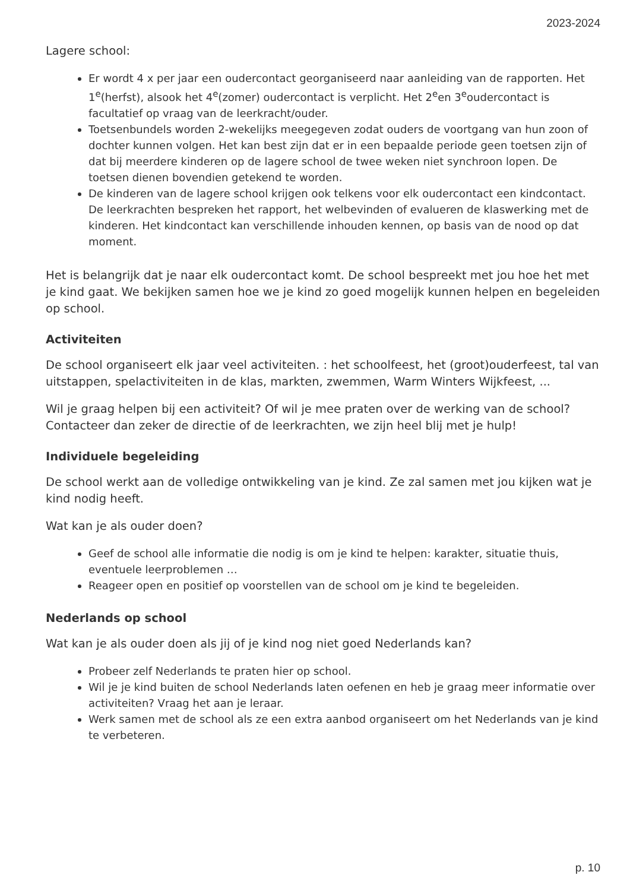2023-2024
Lagere school:
Er wordt 4 x per jaar een oudercontact georganiseerd naar aanleiding van de rapporten. Het 1<sup>e</sup>(herfst), alsook het 4<sup>e</sup>(zomer) oudercontact is verplicht. Het 2<sup>e</sup>en 3<sup>e</sup>oudercontact is facultatief op vraag van de leerkracht/ouder.
Toetsenbundels worden 2-wekelijks meegegeven zodat ouders de voortgang van hun zoon of dochter kunnen volgen. Het kan best zijn dat er in een bepaalde periode geen toetsen zijn of dat bij meerdere kinderen op de lagere school de twee weken niet synchroon lopen. De toetsen dienen bovendien getekend te worden.
De kinderen van de lagere school krijgen ook telkens voor elk oudercontact een kindcontact. De leerkrachten bespreken het rapport, het welbevinden of evalueren de klaswerking met de kinderen. Het kindcontact kan verschillende inhouden kennen, op basis van de nood op dat moment.
Het is belangrijk dat je naar elk oudercontact komt. De school bespreekt met jou hoe het met je kind gaat. We bekijken samen hoe we je kind zo goed mogelijk kunnen helpen en begeleiden op school.
Activiteiten
De school organiseert elk jaar veel activiteiten. : het schoolfeest, het (groot)ouderfeest, tal van uitstappen, spelactiviteiten in de klas, markten, zwemmen, Warm Winters Wijkfeest, ...
Wil je graag helpen bij een activiteit? Of wil je mee praten over de werking van de school? Contacteer dan zeker de directie of de leerkrachten, we zijn heel blij met je hulp!
Individuele begeleiding
De school werkt aan de volledige ontwikkeling van je kind. Ze zal samen met jou kijken wat je kind nodig heeft.
Wat kan je als ouder doen?
Geef de school alle informatie die nodig is om je kind te helpen: karakter, situatie thuis, eventuele leerproblemen …
Reageer open en positief op voorstellen van de school om je kind te begeleiden.
Nederlands op school
Wat kan je als ouder doen als jij of je kind nog niet goed Nederlands kan?
Probeer zelf Nederlands te praten hier op school.
Wil je je kind buiten de school Nederlands laten oefenen en heb je graag meer informatie over activiteiten? Vraag het aan je leraar.
Werk samen met de school als ze een extra aanbod organiseert om het Nederlands van je kind te verbeteren.
p. 10